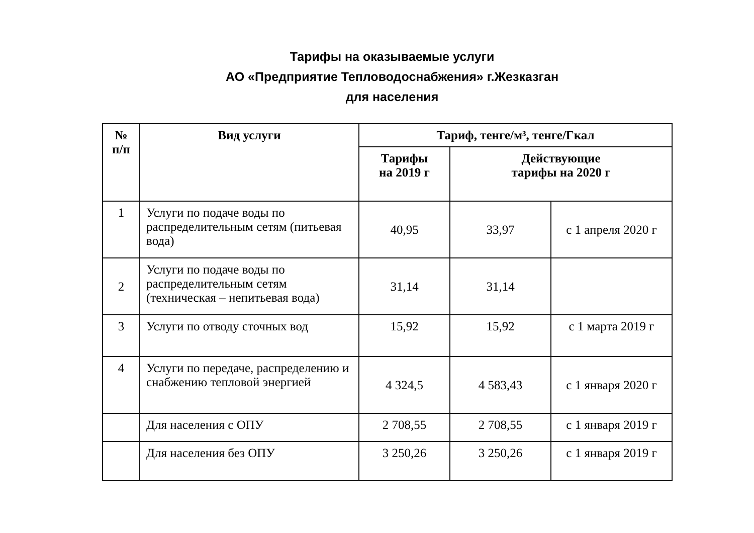Тарифы на оказываемые услуги
АО «Предприятие Тепловодоснабжения» г.Жезказган
для населения
| № п/п | Вид услуги | Тариф, тенге/м³, тенге/Гкал | | |
| --- | --- | --- | --- | --- |
| | | Тарифы на 2019 г | Действующие тарифы на 2020 г | |
| 1 | Услуги по подаче воды по распределительным сетям (питьевая вода) | 40,95 | 33,97 | с 1 апреля 2020 г |
| 2 | Услуги по подаче воды по распределительным сетям (техническая – непитьевая вода) | 31,14 | 31,14 | |
| 3 | Услуги по отводу сточных вод | 15,92 | 15,92 | с 1 марта 2019 г |
| 4 | Услуги по передаче, распределению и снабжению тепловой энергией | 4 324,5 | 4 583,43 | с 1 января 2020 г |
| | Для населения с ОПУ | 2 708,55 | 2 708,55 | с 1 января 2019 г |
| | Для населения без ОПУ | 3 250,26 | 3 250,26 | с 1 января 2019 г |